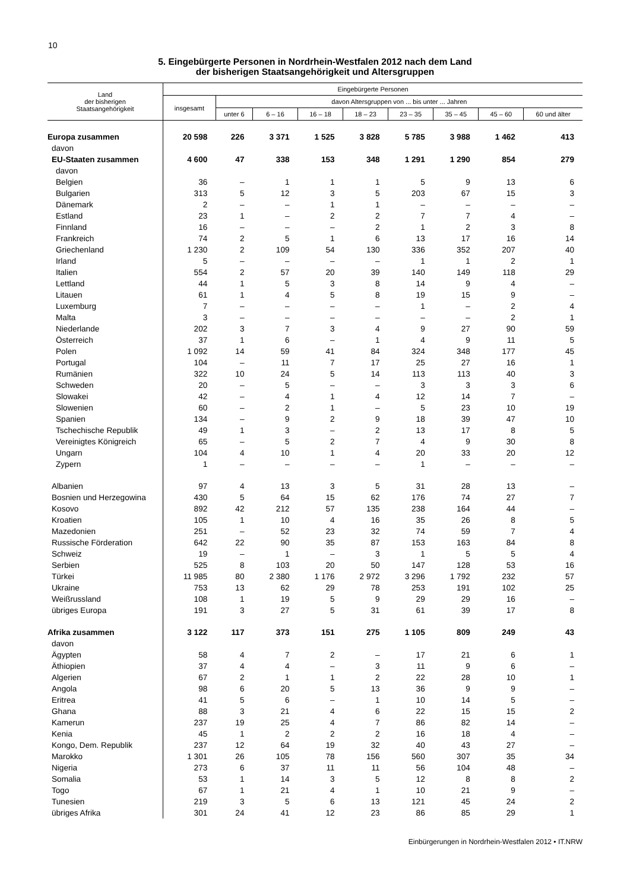10
5. Eingebürgerte Personen in Nordrhein-Westfalen 2012 nach dem Land
der bisherigen Staatsangehörigkeit und Altersgruppen
| Land der bisherigen Staatsangehörigkeit | Eingebürgerte Personen | | | | | | | | |
| --- | --- | --- | --- | --- | --- | --- | --- | --- | --- |
| | insgesamt | davon Altersgruppen von ... bis unter ... Jahren | | | | | | | |
| | | unter 6 | 6 – 16 | 16 – 18 | 18 – 23 | 23 – 35 | 35 – 45 | 45 – 60 | 60 und älter |
| Europa zusammen | 20 598 | 226 | 3 371 | 1 525 | 3 828 | 5 785 | 3 988 | 1 462 | 413 |
| davon | | | | | | | | | |
| EU-Staaten zusammen | 4 600 | 47 | 338 | 153 | 348 | 1 291 | 1 290 | 854 | 279 |
| davon | | | | | | | | | |
| Belgien | 36 | – | 1 | 1 | 1 | 5 | 9 | 13 | 6 |
| Bulgarien | 313 | 5 | 12 | 3 | 5 | 203 | 67 | 15 | 3 |
| Dänemark | 2 | – | – | 1 | 1 | – | – | – | – |
| Estland | 23 | 1 | – | 2 | 2 | 7 | 7 | 4 | – |
| Finnland | 16 | – | – | – | 2 | 1 | 2 | 3 | 8 |
| Frankreich | 74 | 2 | 5 | 1 | 6 | 13 | 17 | 16 | 14 |
| Griechenland | 1 230 | 2 | 109 | 54 | 130 | 336 | 352 | 207 | 40 |
| Irland | 5 | – | – | – | – | 1 | 1 | 2 | 1 |
| Italien | 554 | 2 | 57 | 20 | 39 | 140 | 149 | 118 | 29 |
| Lettland | 44 | 1 | 5 | 3 | 8 | 14 | 9 | 4 | – |
| Litauen | 61 | 1 | 4 | 5 | 8 | 19 | 15 | 9 | – |
| Luxemburg | 7 | – | – | – | – | 1 | – | 2 | 4 |
| Malta | 3 | – | – | – | – | – | – | 2 | 1 |
| Niederlande | 202 | 3 | 7 | 3 | 4 | 9 | 27 | 90 | 59 |
| Österreich | 37 | 1 | 6 | – | 1 | 4 | 9 | 11 | 5 |
| Polen | 1 092 | 14 | 59 | 41 | 84 | 324 | 348 | 177 | 45 |
| Portugal | 104 | – | 11 | 7 | 17 | 25 | 27 | 16 | 1 |
| Rumänien | 322 | 10 | 24 | 5 | 14 | 113 | 113 | 40 | 3 |
| Schweden | 20 | – | 5 | – | – | 3 | 3 | 3 | 6 |
| Slowakei | 42 | – | 4 | 1 | 4 | 12 | 14 | 7 | – |
| Slowenien | 60 | – | 2 | 1 | – | 5 | 23 | 10 | 19 |
| Spanien | 134 | – | 9 | 2 | 9 | 18 | 39 | 47 | 10 |
| Tschechische Republik | 49 | 1 | 3 | – | 2 | 13 | 17 | 8 | 5 |
| Vereinigtes Königreich | 65 | – | 5 | 2 | 7 | 4 | 9 | 30 | 8 |
| Ungarn | 104 | 4 | 10 | 1 | 4 | 20 | 33 | 20 | 12 |
| Zypern | 1 | – | – | – | – | 1 | – | – | – |
| Albanien | 97 | 4 | 13 | 3 | 5 | 31 | 28 | 13 | – |
| Bosnien und Herzegowina | 430 | 5 | 64 | 15 | 62 | 176 | 74 | 27 | 7 |
| Kosovo | 892 | 42 | 212 | 57 | 135 | 238 | 164 | 44 | – |
| Kroatien | 105 | 1 | 10 | 4 | 16 | 35 | 26 | 8 | 5 |
| Mazedonien | 251 | – | 52 | 23 | 32 | 74 | 59 | 7 | 4 |
| Russische Förderation | 642 | 22 | 90 | 35 | 87 | 153 | 163 | 84 | 8 |
| Schweiz | 19 | – | 1 | – | 3 | 1 | 5 | 5 | 4 |
| Serbien | 525 | 8 | 103 | 20 | 50 | 147 | 128 | 53 | 16 |
| Türkei | 11 985 | 80 | 2 380 | 1 176 | 2 972 | 3 296 | 1 792 | 232 | 57 |
| Ukraine | 753 | 13 | 62 | 29 | 78 | 253 | 191 | 102 | 25 |
| Weißrussland | 108 | 1 | 19 | 5 | 9 | 29 | 29 | 16 | – |
| übriges Europa | 191 | 3 | 27 | 5 | 31 | 61 | 39 | 17 | 8 |
| Afrika zusammen | 3 122 | 117 | 373 | 151 | 275 | 1 105 | 809 | 249 | 43 |
| davon | | | | | | | | | |
| Ägypten | 58 | 4 | 7 | 2 | – | 17 | 21 | 6 | 1 |
| Äthiopien | 37 | 4 | 4 | – | 3 | 11 | 9 | 6 | – |
| Algerien | 67 | 2 | 1 | 1 | 2 | 22 | 28 | 10 | 1 |
| Angola | 98 | 6 | 20 | 5 | 13 | 36 | 9 | 9 | – |
| Eritrea | 41 | 5 | 6 | – | 1 | 10 | 14 | 5 | – |
| Ghana | 88 | 3 | 21 | 4 | 6 | 22 | 15 | 15 | 2 |
| Kamerun | 237 | 19 | 25 | 4 | 7 | 86 | 82 | 14 | – |
| Kenia | 45 | 1 | 2 | 2 | 2 | 16 | 18 | 4 | – |
| Kongo, Dem. Republik | 237 | 12 | 64 | 19 | 32 | 40 | 43 | 27 | – |
| Marokko | 1 301 | 26 | 105 | 78 | 156 | 560 | 307 | 35 | 34 |
| Nigeria | 273 | 6 | 37 | 11 | 11 | 56 | 104 | 48 | – |
| Somalia | 53 | 1 | 14 | 3 | 5 | 12 | 8 | 8 | 2 |
| Togo | 67 | 1 | 21 | 4 | 1 | 10 | 21 | 9 | – |
| Tunesien | 219 | 3 | 5 | 6 | 13 | 121 | 45 | 24 | 2 |
| übriges Afrika | 301 | 24 | 41 | 12 | 23 | 86 | 85 | 29 | 1 |
Einbürgerungen in Nordrhein-Westfalen 2012 • IT.NRW